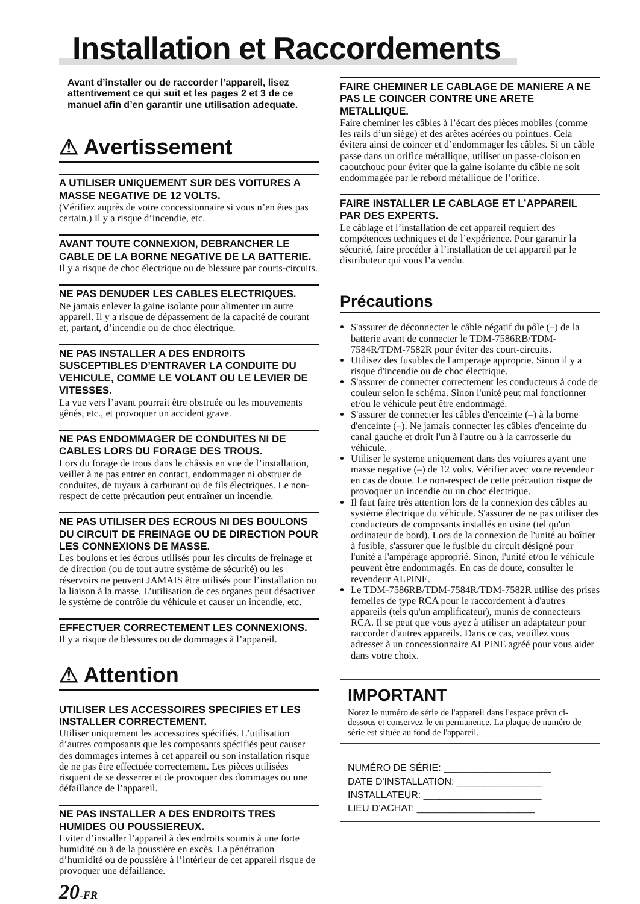Installation et Raccordements
Avant d’installer ou de raccorder l’appareil, lisez attentivement ce qui suit et les pages 2 et 3 de ce manuel afin d’en garantir une utilisation adequate.
⚠ Avertissement
A UTILISER UNIQUEMENT SUR DES VOITURES A MASSE NEGATIVE DE 12 VOLTS.
(Vérifiez auprès de votre concessionnaire si vous n’en êtes pas certain.) Il y a risque d’incendie, etc.
AVANT TOUTE CONNEXION, DEBRANCHER LE CABLE DE LA BORNE NEGATIVE DE LA BATTERIE.
Il y a risque de choc électrique ou de blessure par courts-circuits.
NE PAS DENUDER LES CABLES ELECTRIQUES.
Ne jamais enlever la gaine isolante pour alimenter un autre appareil. Il y a risque de dépassement de la capacité de courant et, partant, d’incendie ou de choc électrique.
NE PAS INSTALLER A DES ENDROITS SUSCEPTIBLES D’ENTRAVER LA CONDUITE DU VEHICULE, COMME LE VOLANT OU LE LEVIER DE VITESSES.
La vue vers l’avant pourrait être obstruée ou les mouvements gênés, etc., et provoquer un accident grave.
NE PAS ENDOMMAGER DE CONDUITES NI DE CABLES LORS DU FORAGE DES TROUS.
Lors du forage de trous dans le châssis en vue de l’installation, veiller à ne pas entrer en contact, endommager ni obstruer de conduites, de tuyaux à carburant ou de fils électriques. Le non-respect de cette précaution peut entraîner un incendie.
NE PAS UTILISER DES ECROUS NI DES BOULONS DU CIRCUIT DE FREINAGE OU DE DIRECTION POUR LES CONNEXIONS DE MASSE.
Les boulons et les écrous utilisés pour les circuits de freinage et de direction (ou de tout autre système de sécurité) ou les réservoirs ne peuvent JAMAIS être utilisés pour l’installation ou la liaison à la masse. L’utilisation de ces organes peut désactiver le système de contrôle du véhicule et causer un incendie, etc.
EFFECTUER CORRECTEMENT LES CONNEXIONS.
Il y a risque de blessures ou de dommages à l’appareil.
⚠ Attention
UTILISER LES ACCESSOIRES SPECIFIES ET LES INSTALLER CORRECTEMENT.
Utiliser uniquement les accessoires spécifiés. L’utilisation d’autres composants que les composants spécifiés peut causer des dommages internes à cet appareil ou son installation risque de ne pas être effectuée correctement. Les pièces utilisées risquent de se desserrer et de provoquer des dommages ou une défaillance de l’appareil.
NE PAS INSTALLER A DES ENDROITS TRES HUMIDES OU POUSSIEREUX.
Eviter d’installer l’appareil à des endroits soumis à une forte humidité ou à de la poussière en excès. La pénétration d’humidité ou de poussière à l’intérieur de cet appareil risque de provoquer une défaillance.
20-FR
FAIRE CHEMINER LE CABLAGE DE MANIERE A NE PAS LE COINCER CONTRE UNE ARETE METALLIQUE.
Faire cheminer les câbles à l’écart des pièces mobiles (comme les rails d’un siège) et des arêtes acérées ou pointues. Cela évitera ainsi de coincer et d’endommager les câbles. Si un câble passe dans un orifice métallique, utiliser un passe-cloison en caoutchouc pour éviter que la gaine isolante du câble ne soit endommagée par le rebord métallique de l’orifice.
FAIRE INSTALLER LE CABLAGE ET L’APPAREIL PAR DES EXPERTS.
Le câblage et l’installation de cet appareil requiert des compétences techniques et de l’expérience. Pour garantir la sécurité, faire procéder à l’installation de cet appareil par le distributeur qui vous l’a vendu.
Précautions
S'assurer de déconnecter le câble négatif du pôle (–) de la batterie avant de connecter le TDM-7586RB/TDM-7584R/TDM-7582R pour éviter des court-circuits.
Utilisez des fusubles de l'amperage approprie. Sinon il y a risque d'incendie ou de choc électrique.
S'assurer de connecter correctement les conducteurs à code de couleur selon le schéma. Sinon l'unité peut mal fonctionner et/ou le véhicule peut être endommagé.
S'assurer de connecter les câbles d'enceinte (–) à la borne d'enceinte (–). Ne jamais connecter les câbles d'enceinte du canal gauche et droit l'un à l'autre ou à la carrosserie du véhicule.
Utiliser le systeme uniquement dans des voitures ayant une masse negative (–) de 12 volts. Vérifier avec votre revendeur en cas de doute. Le non-respect de cette précaution risque de provoquer un incendie ou un choc électrique.
Il faut faire très attention lors de la connexion des câbles au système électrique du véhicule. S'assurer de ne pas utiliser des conducteurs de composants installés en usine (tel qu'un ordinateur de bord). Lors de la connexion de l'unité au boîtier à fusible, s'assurer que le fusible du circuit désigné pour l'unité a l'ampérage approprié. Sinon, l'unité et/ou le véhicule peuvent être endommagés. En cas de doute, consulter le revendeur ALPINE.
Le TDM-7586RB/TDM-7584R/TDM-7582R utilise des prises femelles de type RCA pour le raccordement à d'autres appareils (tels qu'un amplificateur), munis de connecteurs RCA. Il se peut que vous ayez à utiliser un adaptateur pour raccorder d'autres appareils. Dans ce cas, veuillez vous adresser à un concessionnaire ALPINE agréé pour vous aider dans votre choix.
IMPORTANT
Notez le numéro de série de l'appareil dans l'espace prévu ci-dessous et conservez-le en permanence. La plaque de numéro de série est située au fond de l'appareil.
NUMÉRO DE SÉRIE: ____________________
DATE D'INSTALLATION: ________________
INSTALLATEUR: ______________________
LIEU D'ACHAT: ______________________